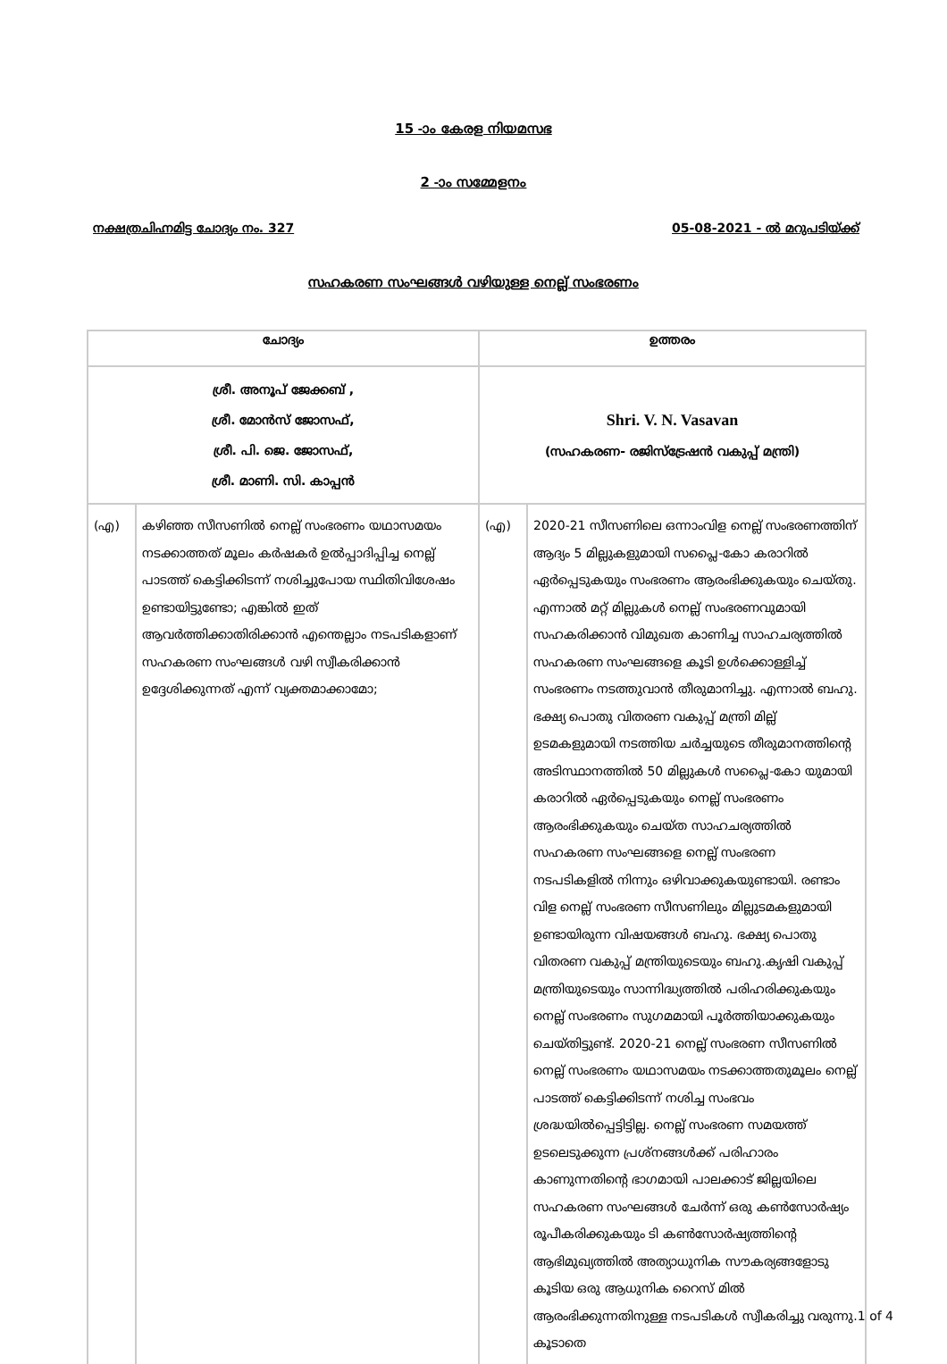15 -ാം കേരള നിയമസഭ
2 -ാം സമ്മേളനം
നക്ഷത്രചിഹ്നമിട്ട ചോദ്യം നം. 327 05-08-2021 - ൽ മറുപടിയ്ക്ക്
സഹകരണ സംഘങ്ങൾ വഴിയുള്ള നെല്ല് സംഭരണം
| ചോദ്യം | | ഉത്തരം | |
| --- | --- | --- | --- |
| ശ്രീ. അനൂപ് ജേക്കബ് , ശ്രീ. മോൻസ് ജോസഫ്, ശ്രീ. പി. ജെ. ജോസഫ്, ശ്രീ. മാണി. സി. കാപ്പൻ | | Shri. V. N. Vasavan (സഹകരണ- രജിസ്ട്രേഷൻ വകുപ്പ് മന്ത്രി) | |
| (എ) | കഴിഞ്ഞ സീസണിൽ നെല്ല് സംഭരണം യഥാസമയം നടക്കാത്തത് മൂലം കർഷകർ ഉൽപ്പാദിപ്പിച്ച നെല്ല് പാടത്ത് കെട്ടിക്കിടന്ന് നശിച്ചുപോയ സ്ഥിതിവിശേഷം ഉണ്ടായിട്ടുണ്ടോ; എങ്കിൽ ഇത് ആവർത്തിക്കാതിരിക്കാൻ എന്തെല്ലാം നടപടികളാണ് സഹകരണ സംഘങ്ങൾ വഴി സ്വീകരിക്കാൻ ഉദ്ദേശിക്കുന്നത് എന്ന് വ്യക്തമാക്കാമോ; | (എ) | 2020-21 സീസണിലെ ഒന്നാംവിള നെല്ല് സംഭരണത്തിന് ആദ്യം 5 മില്ലുകളുമായി സപ്ലൈ-കോ കരാറിൽ ഏർപ്പെടുകയും സംഭരണം ആരംഭിക്കുകയും ചെയ്തു. എന്നാൽ മറ്റ് മില്ലുകൾ നെല്ല് സംഭരണവുമായി സഹകരിക്കാൻ വിമുഖത കാണിച്ച സാഹചര്യത്തിൽ സഹകരണ സംഘങ്ങളെ കൂടി ഉൾക്കൊള്ളിച്ച് സംഭരണം നടത്തുവാൻ തീരുമാനിച്ചു. എന്നാൽ ബഹു. ഭക്ഷ്യ പൊതു വിതരണ വകുപ്പ് മന്ത്രി മില്ല് ഉടമകളുമായി നടത്തിയ ചർച്ചയുടെ തീരുമാനത്തിന്റെ അടിസ്ഥാനത്തിൽ 50 മില്ലുകൾ സപ്ലൈ-കോ യുമായി കരാറിൽ ഏർപ്പെടുകയും നെല്ല് സംഭരണം ആരംഭിക്കുകയും ചെയ്ത സാഹചര്യത്തിൽ സഹകരണ സംഘങ്ങളെ നെല്ല് സംഭരണ നടപടികളിൽ നിന്നും ഒഴിവാക്കുകയുണ്ടായി. രണ്ടാം വിള നെല്ല് സംഭരണ സീസണിലും മില്ലുടമകളുമായി ഉണ്ടായിരുന്ന വിഷയങ്ങൾ ബഹു. ഭക്ഷ്യ പൊതു വിതരണ വകുപ്പ് മന്ത്രിയുടെയും ബഹു.കൃഷി വകുപ്പ് മന്ത്രിയുടെയും സാന്നിദ്ധ്യത്തിൽ പരിഹരിക്കുകയും നെല്ല് സംഭരണം സുഗമമായി പൂർത്തിയാക്കുകയും ചെയ്തിട്ടുണ്ട്. 2020-21 നെല്ല് സംഭരണ സീസണിൽ നെല്ല് സംഭരണം യഥാസമയം നടക്കാത്തതുമൂലം നെല്ല് പാടത്ത് കെട്ടിക്കിടന്ന് നശിച്ച സംഭവം ശ്രദ്ധയിൽപ്പെട്ടിട്ടില്ല. നെല്ല് സംഭരണ സമയത്ത് ഉടലെടുക്കുന്ന പ്രശ്നങ്ങൾക്ക് പരിഹാരം കാണുന്നതിന്റെ ഭാഗമായി പാലക്കാട് ജില്ലയിലെ സഹകരണ സംഘങ്ങൾ ചേർന്ന് ഒരു കൺസോർഷ്യം രൂപീകരിക്കുകയും ടി കൺസോർഷ്യത്തിന്റെ ആഭിമുഖ്യത്തിൽ അത്യാധുനിക സൗകര്യങ്ങളോടു കൂടിയ ഒരു ആധുനിക റൈസ് മിൽ ആരംഭിക്കുന്നതിനുള്ള നടപടികൾ സ്വീകരിച്ചു വരുന്നു. കൂടാതെ |
1 of 4